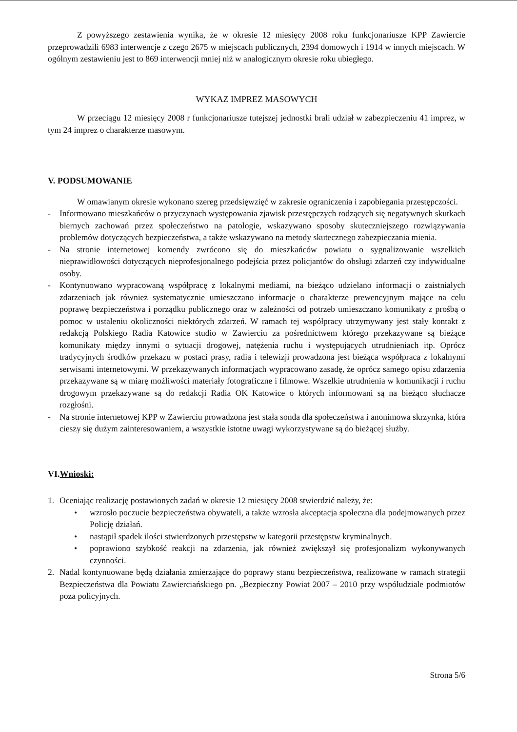Z powyższego zestawienia wynika, że w okresie 12 miesięcy 2008 roku funkcjonariusze KPP Zawiercie przeprowadzili 6983 interwencje z czego 2675 w miejscach publicznych, 2394 domowych i 1914 w innych miejscach. W ogólnym zestawieniu jest to 869 interwencji mniej niż w analogicznym okresie roku ubiegłego.
WYKAZ IMPREZ MASOWYCH
W przeciągu 12 miesięcy 2008 r funkcjonariusze tutejszej jednostki brali udział w zabezpieczeniu 41 imprez, w tym 24 imprez o charakterze masowym.
V. PODSUMOWANIE
W omawianym okresie wykonano szereg przedsięwzięć w zakresie ograniczenia i zapobiegania przestępczości.
- Informowano mieszkańców o przyczynach występowania zjawisk przestępczych rodzących się negatywnych skutkach biernych zachowań przez społeczeństwo na patologie, wskazywano sposoby skuteczniejszego rozwiązywania problemów dotyczących bezpieczeństwa, a także wskazywano na metody skutecznego zabezpieczania mienia.
- Na stronie internetowej komendy zwrócono się do mieszkańców powiatu o sygnalizowanie wszelkich nieprawidłowości dotyczących nieprofesjonalnego podejścia przez policjantów do obsługi zdarzeń czy indywidualne osoby.
- Kontynuowano wypracowaną współpracę z lokalnymi mediami, na bieżąco udzielano informacji o zaistniałych zdarzeniach jak również systematycznie umieszczano informacje o charakterze prewencyjnym mające na celu poprawę bezpieczeństwa i porządku publicznego oraz w zależności od potrzeb umieszczano komunikaty z prośbą o pomoc w ustaleniu okoliczności niektórych zdarzeń. W ramach tej współpracy utrzymywany jest stały kontakt z redakcją Polskiego Radia Katowice studio w Zawierciu za pośrednictwem którego przekazywane są bieżące komunikaty między innymi o sytuacji drogowej, natężenia ruchu i występujących utrudnieniach itp. Oprócz tradycyjnych środków przekazu w postaci prasy, radia i telewizji prowadzona jest bieżąca współpraca z lokalnymi serwisami internetowymi. W przekazywanych informacjach wypracowano zasadę, że oprócz samego opisu zdarzenia przekazywane są w miarę możliwości materiały fotograficzne i filmowe. Wszelkie utrudnienia w komunikacji i ruchu drogowym przekazywane są do redakcji Radia OK Katowice o których informowani są na bieżąco słuchacze rozgłośni.
- Na stronie internetowej KPP w Zawierciu prowadzona jest stała sonda dla społeczeństwa i anonimowa skrzynka, która cieszy się dużym zainteresowaniem, a wszystkie istotne uwagi wykorzystywane są do bieżącej służby.
VI.Wnioski:
1. Oceniając realizację postawionych zadań w okresie 12 miesięcy 2008 stwierdzić należy, że:
• wzrosło poczucie bezpieczeństwa obywateli, a także wzrosła akceptacja społeczna dla podejmowanych przez Policję działań.
• nastąpił spadek ilości stwierdzonych przestępstw w kategorii przestępstw kryminalnych.
• poprawiono szybkość reakcji na zdarzenia, jak również zwiększył się profesjonalizm wykonywanych czynności.
2. Nadal kontynuowane będą działania zmierzające do poprawy stanu bezpieczeństwa, realizowane w ramach strategii Bezpieczeństwa dla Powiatu Zawierciańskiego pn. „Bezpieczny Powiat 2007 – 2010 przy współudziale podmiotów poza policyjnych.
Strona 5/6